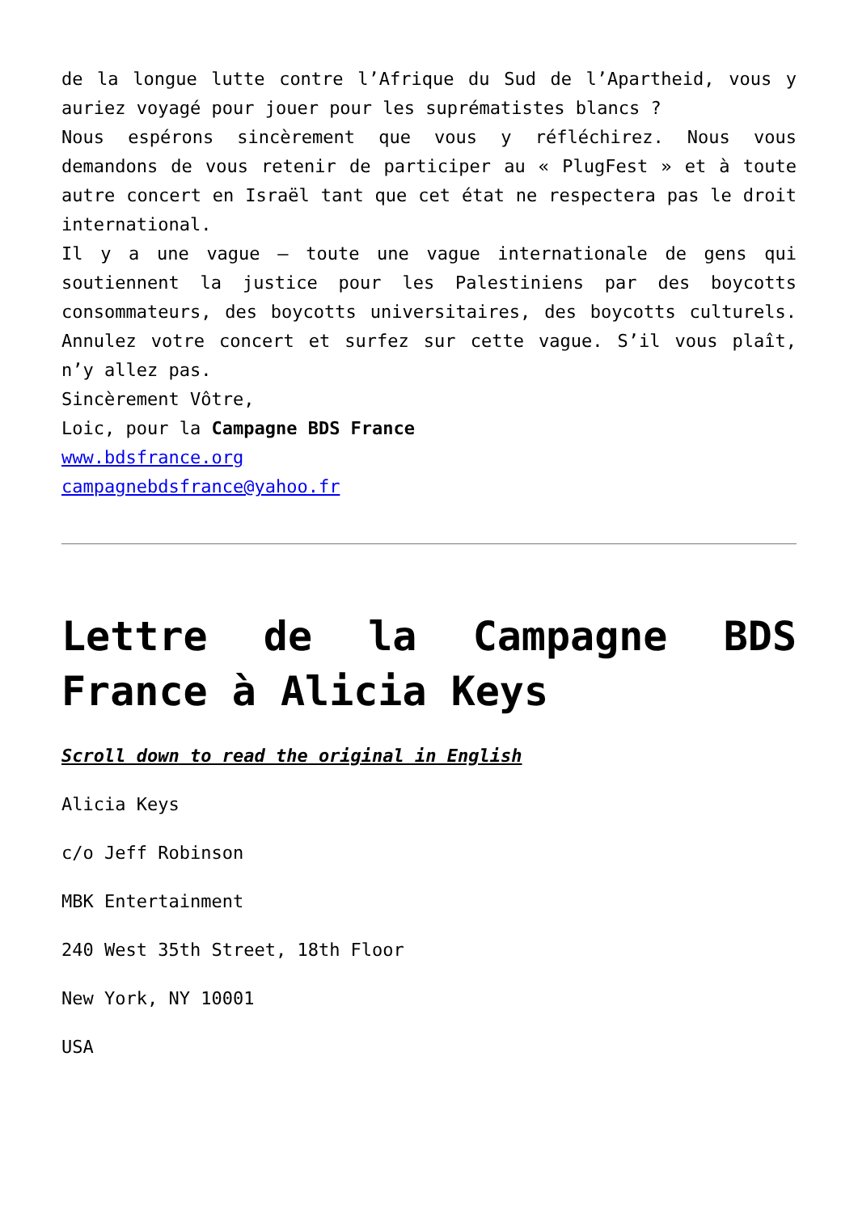de la longue lutte contre l’Afrique du Sud de l’Apartheid, vous y auriez voyagé pour jouer pour les suprématistes blancs ?
Nous espérons sincèrement que vous y réfléchirez. Nous vous demandons de vous retenir de participer au « PlugFest » et à toute autre concert en Israël tant que cet état ne respectera pas le droit international.
Il y a une vague – toute une vague internationale de gens qui soutiennent la justice pour les Palestiniens par des boycotts consommateurs, des boycotts universitaires, des boycotts culturels. Annulez votre concert et surfez sur cette vague. S’il vous plaît, n’y allez pas.
Sincèrement Vôtre,
Loic, pour la Campagne BDS France
www.bdsfrance.org
campagnebdsfrance@yahoo.fr
Lettre de la Campagne BDS France à Alicia Keys
Scroll down to read the original in English
Alicia Keys
c/o Jeff Robinson
MBK Entertainment
240 West 35th Street, 18th Floor
New York, NY 10001
USA